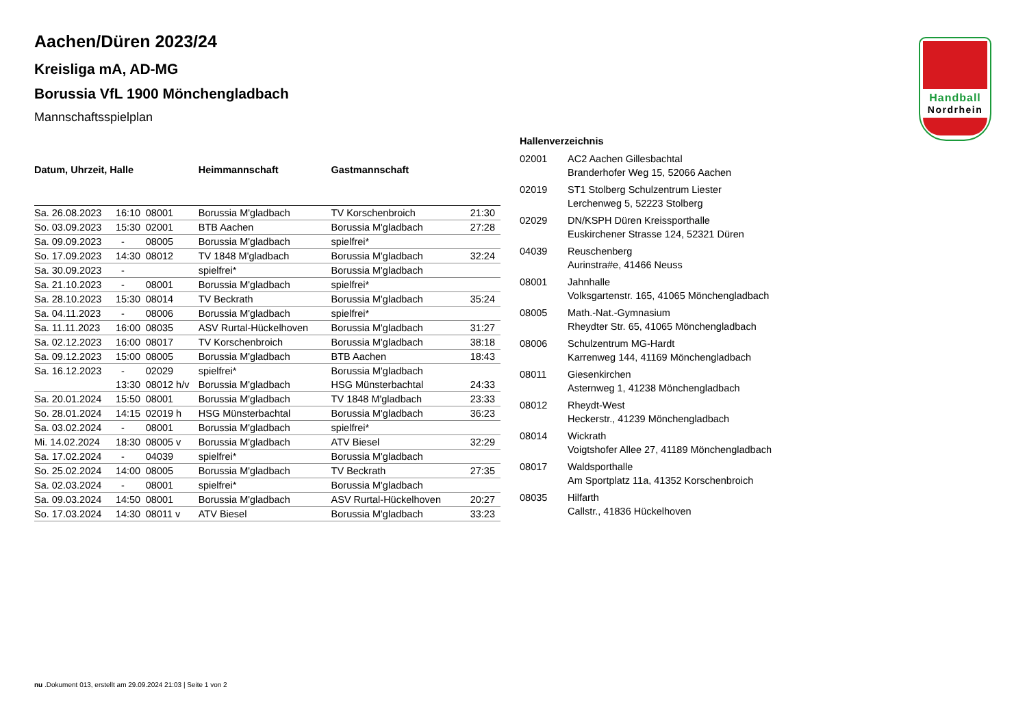Handball
Nordrhein
Aachen/Düren 2023/24
Kreisliga mA, AD-MG
Borussia VfL 1900 Mönchengladbach
Mannschaftsspielplan
| Datum, Uhrzeit, Halle | | | Heimmannschaft | Gastmannschaft | |
| --- | --- | --- | --- | --- | --- |
| Sa. 26.08.2023 | 16:10 | 08001 | Borussia M'gladbach | TV Korschenbroich | 21:30 |
| So. 03.09.2023 | 15:30 | 02001 | BTB Aachen | Borussia M'gladbach | 27:28 |
| Sa. 09.09.2023 | - | 08005 | Borussia M'gladbach | spielfrei* | |
| So. 17.09.2023 | 14:30 | 08012 | TV 1848 M'gladbach | Borussia M'gladbach | 32:24 |
| Sa. 30.09.2023 | - | | spielfrei* | Borussia M'gladbach | |
| Sa. 21.10.2023 | - | 08001 | Borussia M'gladbach | spielfrei* | |
| Sa. 28.10.2023 | 15:30 | 08014 | TV Beckrath | Borussia M'gladbach | 35:24 |
| Sa. 04.11.2023 | - | 08006 | Borussia M'gladbach | spielfrei* | |
| Sa. 11.11.2023 | 16:00 | 08035 | ASV Rurtal-Hückelhoven | Borussia M'gladbach | 31:27 |
| Sa. 02.12.2023 | 16:00 | 08017 | TV Korschenbroich | Borussia M'gladbach | 38:18 |
| Sa. 09.12.2023 | 15:00 | 08005 | Borussia M'gladbach | BTB Aachen | 18:43 |
| Sa. 16.12.2023 | - | 02029 | spielfrei* | Borussia M'gladbach | |
| | 13:30 | 08012 h/v | Borussia M'gladbach | HSG Münsterbachtal | 24:33 |
| Sa. 20.01.2024 | 15:50 | 08001 | Borussia M'gladbach | TV 1848 M'gladbach | 23:33 |
| So. 28.01.2024 | 14:15 | 02019 h | HSG Münsterbachtal | Borussia M'gladbach | 36:23 |
| Sa. 03.02.2024 | - | 08001 | Borussia M'gladbach | spielfrei* | |
| Mi. 14.02.2024 | 18:30 | 08005 v | Borussia M'gladbach | ATV Biesel | 32:29 |
| Sa. 17.02.2024 | - | 04039 | spielfrei* | Borussia M'gladbach | |
| So. 25.02.2024 | 14:00 | 08005 | Borussia M'gladbach | TV Beckrath | 27:35 |
| Sa. 02.03.2024 | - | 08001 | spielfrei* | Borussia M'gladbach | |
| Sa. 09.03.2024 | 14:50 | 08001 | Borussia M'gladbach | ASV Rurtal-Hückelhoven | 20:27 |
| So. 17.03.2024 | 14:30 | 08011 v | ATV Biesel | Borussia M'gladbach | 33:23 |
Hallenverzeichnis
| 02001 | AC2 Aachen Gillesbachtal Branderhofer Weg 15, 52066 Aachen |
| 02019 | ST1 Stolberg Schulzentrum Liester Lerchenweg 5, 52223 Stolberg |
| 02029 | DN/KSPH Düren Kreissporthalle Euskirchener Strasse 124, 52321 Düren |
| 04039 | Reuschenberg Aurinstra#e, 41466 Neuss |
| 08001 | Jahnhalle Volksgartenstr. 165, 41065 Mönchengladbach |
| 08005 | Math.-Nat.-Gymnasium Rheydter Str. 65, 41065 Mönchengladbach |
| 08006 | Schulzentrum MG-Hardt Karrenweg 144, 41169 Mönchengladbach |
| 08011 | Giesenkirchen Asternweg 1, 41238 Mönchengladbach |
| 08012 | Rheydt-West Heckerstr., 41239 Mönchengladbach |
| 08014 | Wickrath Voigtshofer Allee 27, 41189 Mönchengladbach |
| 08017 | Waldsporthalle Am Sportplatz 11a, 41352 Korschenbroich |
| 08035 | Hilfarth Callstr., 41836 Hückelhoven |
nu .Dokument 013, erstellt am 29.09.2024 21:03 | Seite 1 von 2